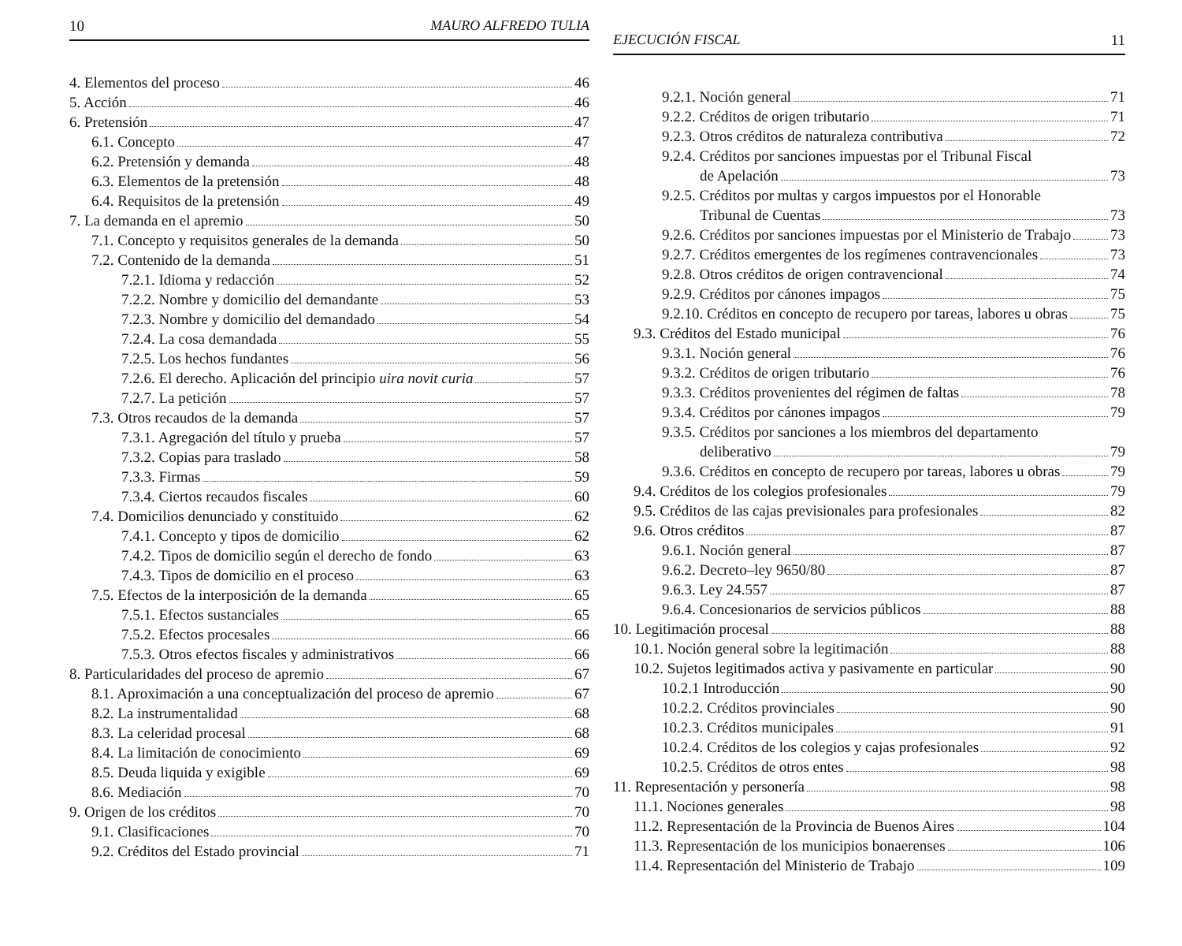10 MAURO ALFREDO TULIA
4. Elementos del proceso 46
5. Acción 46
6. Pretensión 47
6.1. Concepto 47
6.2. Pretensión y demanda 48
6.3. Elementos de la pretensión 48
6.4. Requisitos de la pretensión 49
7. La demanda en el apremio 50
7.1. Concepto y requisitos generales de la demanda 50
7.2. Contenido de la demanda 51
7.2.1. Idioma y redacción 52
7.2.2. Nombre y domicilio del demandante 53
7.2.3. Nombre y domicilio del demandado 54
7.2.4. La cosa demandada 55
7.2.5. Los hechos fundantes 56
7.2.6. El derecho. Aplicación del principio uira novit curia 57
7.2.7. La petición 57
7.3. Otros recaudos de la demanda 57
7.3.1. Agregación del título y prueba 57
7.3.2. Copias para traslado 58
7.3.3. Firmas 59
7.3.4. Ciertos recaudos fiscales 60
7.4. Domicilios denunciado y constituido 62
7.4.1. Concepto y tipos de domicilio 62
7.4.2. Tipos de domicilio según el derecho de fondo 63
7.4.3. Tipos de domicilio en el proceso 63
7.5. Efectos de la interposición de la demanda 65
7.5.1. Efectos sustanciales 65
7.5.2. Efectos procesales 66
7.5.3. Otros efectos fiscales y administrativos 66
8. Particularidades del proceso de apremio 67
8.1. Aproximación a una conceptualización del proceso de apremio 67
8.2. La instrumentalidad 68
8.3. La celeridad procesal 68
8.4. La limitación de conocimiento 69
8.5. Deuda liquida y exigible 69
8.6. Mediación 70
9. Origen de los créditos 70
9.1. Clasificaciones 70
9.2. Créditos del Estado provincial 71
EJECUCIÓN FISCAL 11
9.2.1. Noción general 71
9.2.2. Créditos de origen tributario 71
9.2.3. Otros créditos de naturaleza contributiva 72
9.2.4. Créditos por sanciones impuestas por el Tribunal Fiscal
de Apelación 73
9.2.5. Créditos por multas y cargos impuestos por el Honorable
Tribunal de Cuentas 73
9.2.6. Créditos por sanciones impuestas por el Ministerio de Trabajo 73
9.2.7. Créditos emergentes de los regímenes contravencionales 73
9.2.8. Otros créditos de origen contravencional 74
9.2.9. Créditos por cánones impagos 75
9.2.10. Créditos en concepto de recupero por tareas, labores u obras 75
9.3. Créditos del Estado municipal 76
9.3.1. Noción general 76
9.3.2. Créditos de origen tributario 76
9.3.3. Créditos provenientes del régimen de faltas 78
9.3.4. Créditos por cánones impagos 79
9.3.5. Créditos por sanciones a los miembros del departamento
deliberativo 79
9.3.6. Créditos en concepto de recupero por tareas, labores u obras 79
9.4. Créditos de los colegios profesionales 79
9.5. Créditos de las cajas previsionales para profesionales 82
9.6. Otros créditos 87
9.6.1. Noción general 87
9.6.2. Decreto–ley 9650/80 87
9.6.3. Ley 24.557 87
9.6.4. Concesionarios de servicios públicos 88
10. Legitimación procesal 88
10.1. Noción general sobre la legitimación 88
10.2. Sujetos legitimados activa y pasivamente en particular 90
10.2.1 Introducción 90
10.2.2. Créditos provinciales 90
10.2.3. Créditos municipales 91
10.2.4. Créditos de los colegios y cajas profesionales 92
10.2.5. Créditos de otros entes 98
11. Representación y personería 98
11.1. Nociones generales 98
11.2. Representación de la Provincia de Buenos Aires 104
11.3. Representación de los municipios bonaerenses 106
11.4. Representación del Ministerio de Trabajo 109